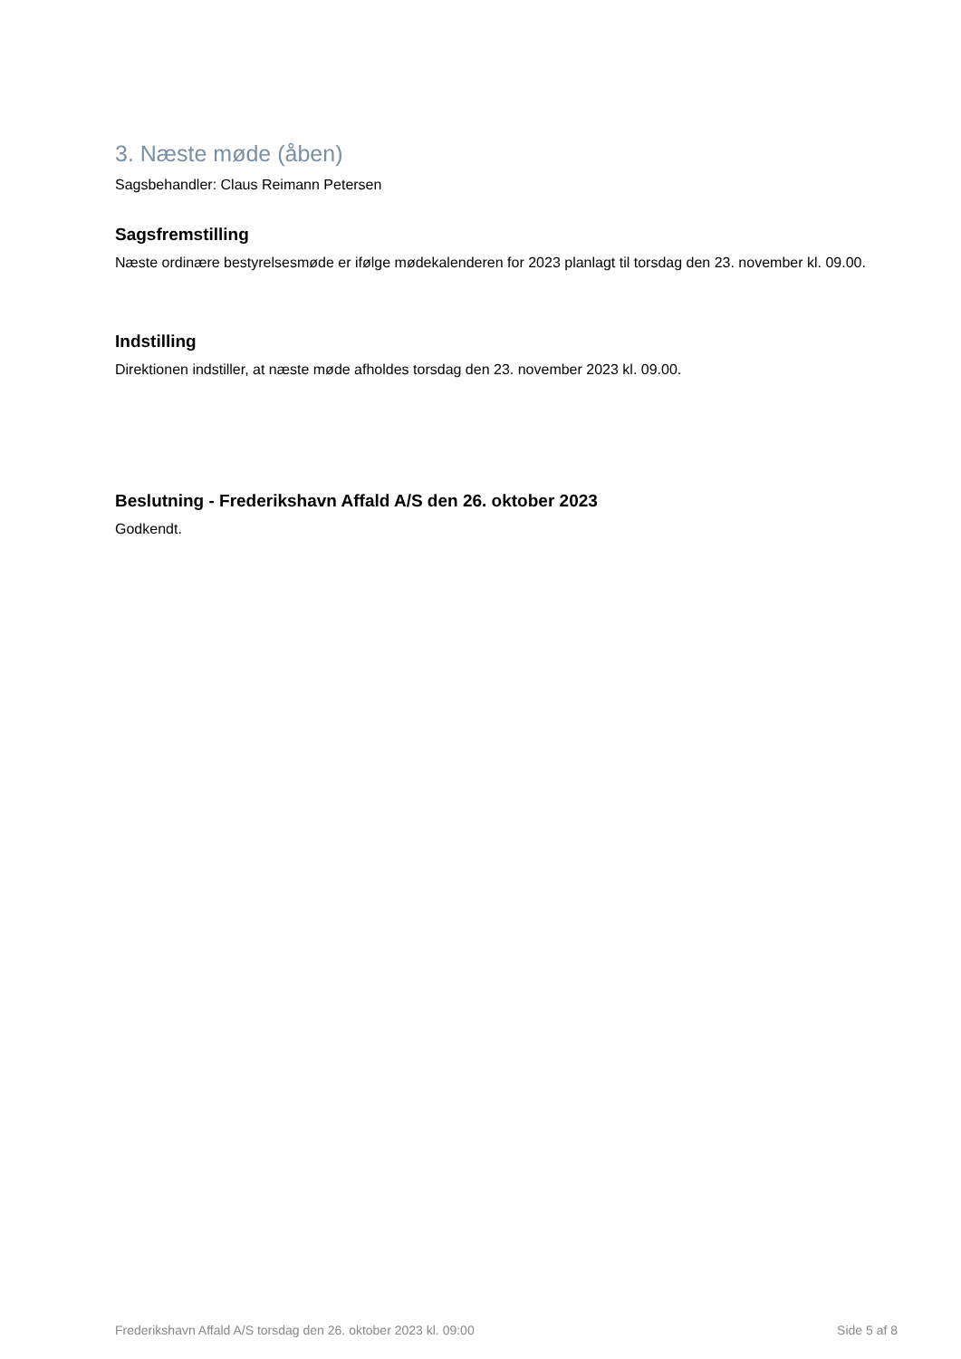3. Næste møde (åben)
Sagsbehandler: Claus Reimann Petersen
Sagsfremstilling
Næste ordinære bestyrelsesmøde er ifølge mødekalenderen for 2023 planlagt til torsdag den 23. november kl. 09.00.
Indstilling
Direktionen indstiller, at næste møde afholdes torsdag den 23. november 2023 kl. 09.00.
Beslutning - Frederikshavn Affald A/S den 26. oktober 2023
Godkendt.
Frederikshavn Affald A/S torsdag den 26. oktober 2023 kl. 09:00 Side 5 af 8